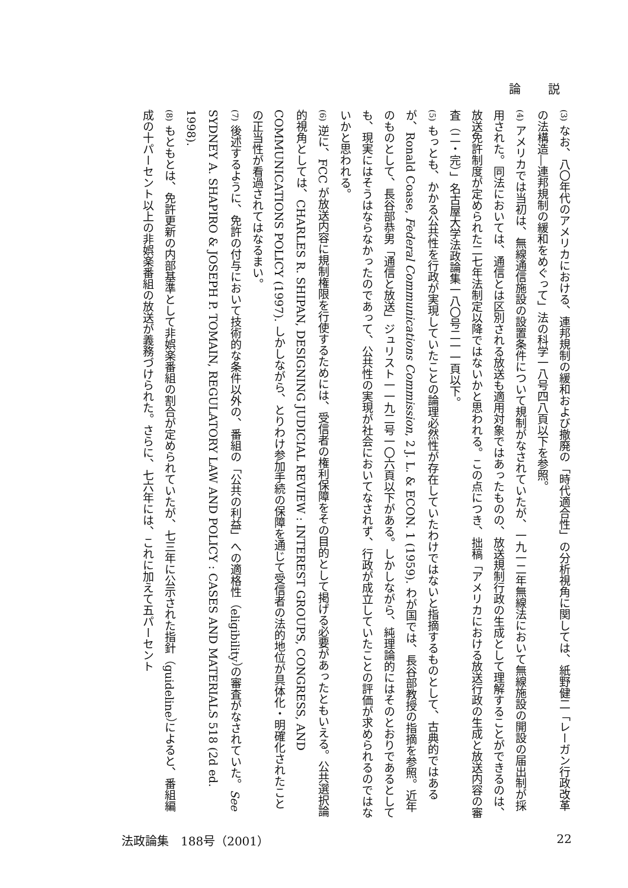論 説
(3) なお、八〇年代のアメリカにおける、連邦規制の緩和および撤廃の「時代適合性」の分析視角に関しては、紙野健二「レーガン行政改革の法構造―連邦規制の緩和をめぐって」法の科学一八号四八頁以下を参照。
(4) アメリカでは当初は、無線通信施設の設置条件について規制がなされていたが、一九一二年無線法において無線施設の開設の届出制が採用された。同法においては、通信とは区別される放送も適用対象ではあったものの、放送規制行政の生成として理解することができるのは、放送免許制度が定められた二七年法制定以降ではないかと思われる。この点につき、拙稿「アメリカにおける放送行政の生成と放送内容の審査（二・完）」名古屋大学法政論集一八〇号二一一頁以下。
(5) もっとも、かかる公共性を行政が実現していたことの論理必然性が存在していたわけではないと指摘するものとして、古典的ではあるが、Ronald Coase, Federal Communications Commission, 2 J. L. & ECON. 1 (1959). わが国では、長谷部教授の指摘を参照。近年のものとして、長谷部恭男「通信と放送」ジュリスト一一九二号一〇六頁以下がある。しかしながら、純理論的にはそのとおりであるとしても、現実にはそうはならなかったのであって、公共性の実現が社会においてなされず、行政が成立していたことの評価が求められるのではないかと思われる。
(6) 逆に、FCC が放送内容に規制権限を行使するためには、受信者の権利保障をその目的として掲げる必要があったともいえる。公共選択論的視角としては、CHARLES R. SHIPAN, DESIGNING JUDICIAL REVIEW : INTEREST GROUPS, CONGRESS, AND COMMUNICATIONS POLICY (1997). しかしながら、とりわけ参加手続の保障を通じて受信者の法的地位が具体化・明確化されたことの正当性が看過されてはなるまい。
(7) 後述するように、免許の付与において技術的な条件以外の、番組の「公共の利益」への適格性（eligibility）の審査がなされていた。See SYDNEY A. SHAPIRO & JOSEPH P. TOMAIN, REGULATORY LAW AND POLICY : CASES AND MATERIALS 518 (2d ed. 1998).
(8) もともとは、免許更新の内部基準として非娯楽番組の割合が定められていたが、七三年に公示された指針（guideline）によると、番組編成の十パーセント以上の非娯楽番組の放送が義務づけられた。さらに、七六年には、これに加えて五パーセント
法政論集　188号（2001） 22